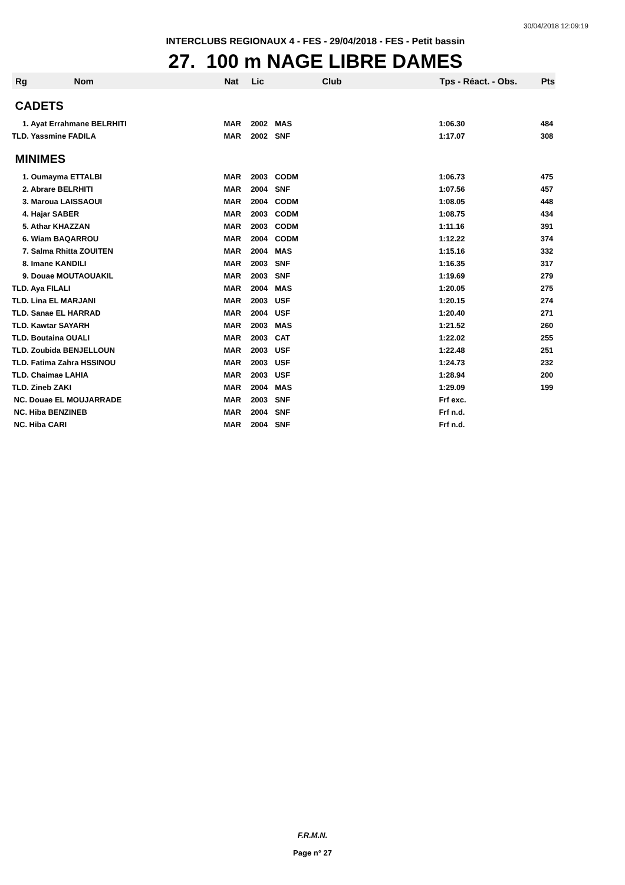30/04/2018 12:09:19
INTERCLUBS REGIONAUX 4 - FES - 29/04/2018 - FES - Petit bassin
27. 100 m NAGE LIBRE DAMES
| Rg | Nom | Nat | Lic | Club | Tps - Réact. - Obs. | Pts |
| --- | --- | --- | --- | --- | --- | --- |
| CADETS | | | | | | |
| 1. Ayat Errahmane BELRHITI | | MAR | 2002 | MAS | 1:06.30 | 484 |
| TLD. Yassmine FADILA | | MAR | 2002 | SNF | 1:17.07 | 308 |
| MINIMES | | | | | | |
| 1. Oumayma ETTALBI | | MAR | 2003 | CODM | 1:06.73 | 475 |
| 2. Abrare BELRHITI | | MAR | 2004 | SNF | 1:07.56 | 457 |
| 3. Maroua LAISSAOUI | | MAR | 2004 | CODM | 1:08.05 | 448 |
| 4. Hajar SABER | | MAR | 2003 | CODM | 1:08.75 | 434 |
| 5. Athar KHAZZAN | | MAR | 2003 | CODM | 1:11.16 | 391 |
| 6. Wiam BAQARROU | | MAR | 2004 | CODM | 1:12.22 | 374 |
| 7. Salma Rhitta ZOUITEN | | MAR | 2004 | MAS | 1:15.16 | 332 |
| 8. Imane KANDILI | | MAR | 2003 | SNF | 1:16.35 | 317 |
| 9. Douae MOUTAOUAKIL | | MAR | 2003 | SNF | 1:19.69 | 279 |
| TLD. Aya FILALI | | MAR | 2004 | MAS | 1:20.05 | 275 |
| TLD. Lina EL MARJANI | | MAR | 2003 | USF | 1:20.15 | 274 |
| TLD. Sanae EL HARRAD | | MAR | 2004 | USF | 1:20.40 | 271 |
| TLD. Kawtar SAYARH | | MAR | 2003 | MAS | 1:21.52 | 260 |
| TLD. Boutaina OUALI | | MAR | 2003 | CAT | 1:22.02 | 255 |
| TLD. Zoubida BENJELLOUN | | MAR | 2003 | USF | 1:22.48 | 251 |
| TLD. Fatima Zahra HSSINOU | | MAR | 2003 | USF | 1:24.73 | 232 |
| TLD. Chaimae LAHIA | | MAR | 2003 | USF | 1:28.94 | 200 |
| TLD. Zineb ZAKI | | MAR | 2004 | MAS | 1:29.09 | 199 |
| NC. Douae EL MOUJARRADE | | MAR | 2003 | SNF | Frf exc. | |
| NC. Hiba BENZINEB | | MAR | 2004 | SNF | Frf n.d. | |
| NC. Hiba CARI | | MAR | 2004 | SNF | Frf n.d. | |
F.R.M.N.
Page n° 27